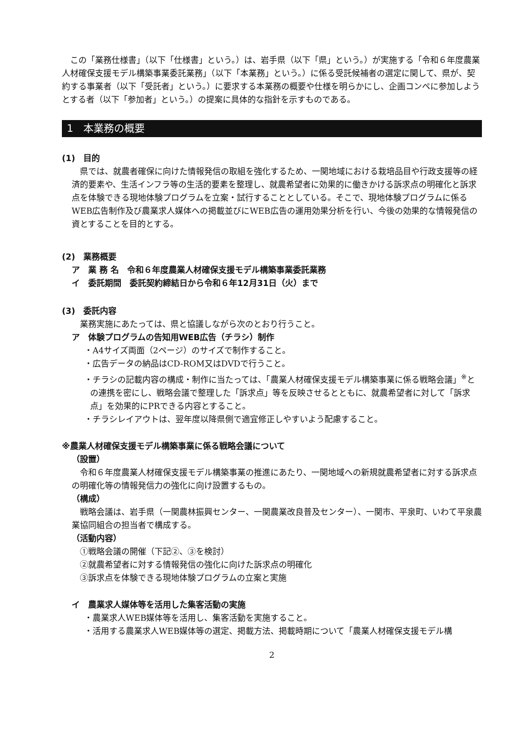この「業務仕様書」（以下「仕様書」という。）は、岩手県（以下「県」という。）が実施する「令和６年度農業人材確保支援モデル構築事業委託業務」（以下「本業務」という。）に係る受託候補者の選定に関して、県が、契約する事業者（以下「受託者」という。）に要求する本業務の概要や仕様を明らかにし、企画コンペに参加しようとする者（以下「参加者」という。）の提案に具体的な指針を示すものである。
1　本業務の概要
(1)　目的
県では、就農者確保に向けた情報発信の取組を強化するため、一関地域における栽培品目や行政支援等の経済的要素や、生活インフラ等の生活的要素を整理し、就農希望者に効果的に働きかける訴求点の明確化と訴求点を体験できる現地体験プログラムを立案・試行することとしている。そこで、現地体験プログラムに係るWEB広告制作及び農業求人媒体への掲載並びにWEB広告の運用効果分析を行い、今後の効果的な情報発信の資とすることを目的とする。
(2)　業務概要
ア　業 務 名　令和６年度農業人材確保支援モデル構築事業委託業務
イ　委託期間　委託契約締結日から令和６年12月31日（火）まで
(3)　委託内容
業務実施にあたっては、県と協議しながら次のとおり行うこと。
ア　体験プログラムの告知用WEB広告（チラシ）制作
・A4サイズ両面（2ページ）のサイズで制作すること。
・広告データの納品はCD-ROM又はDVDで行うこと。
・チラシの記載内容の構成・制作に当たっては、「農業人材確保支援モデル構築事業に係る戦略会議」<sup>※</sup>との連携を密にし、戦略会議で整理した「訴求点」等を反映させるとともに、就農希望者に対して「訴求点」を効果的にPRできる内容とすること。
・チラシレイアウトは、翌年度以降県側で適宜修正しやすいよう配慮すること。
※農業人材確保支援モデル構築事業に係る戦略会議について
（設置）
令和６年度農業人材確保支援モデル構築事業の推進にあたり、一関地域への新規就農希望者に対する訴求点の明確化等の情報発信力の強化に向け設置するもの。
（構成）
戦略会議は、岩手県（一関農林振興センター、一関農業改良普及センター）、一関市、平泉町、いわて平泉農業協同組合の担当者で構成する。
（活動内容）
①戦略会議の開催（下記②、③を検討）
②就農希望者に対する情報発信の強化に向けた訴求点の明確化
③訴求点を体験できる現地体験プログラムの立案と実施
イ　農業求人媒体等を活用した集客活動の実施
・農業求人WEB媒体等を活用し、集客活動を実施すること。
・活用する農業求人WEB媒体等の選定、掲載方法、掲載時期について「農業人材確保支援モデル構
2